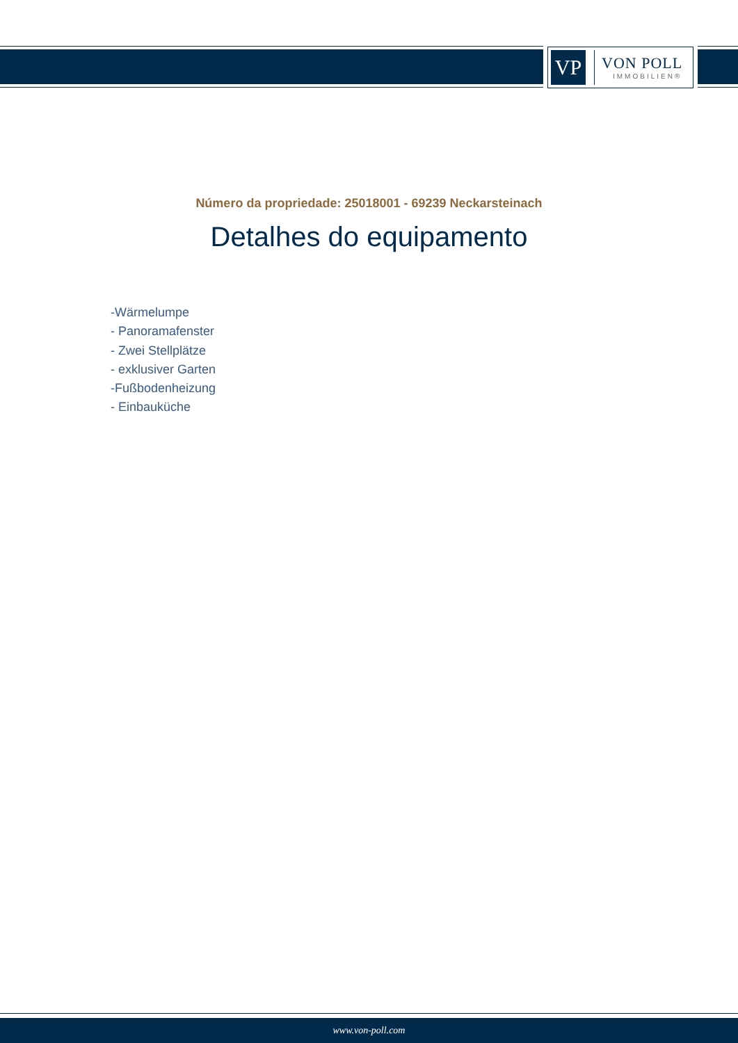VP
VON POLL
IMMOBILIEN®
Número da propriedade: 25018001 - 69239 Neckarsteinach
Detalhes do equipamento
-Wärmelumpe
- Panoramafenster
- Zwei Stellplätze
- exklusiver Garten
-Fußbodenheizung
- Einbauküche
www.von-poll.com